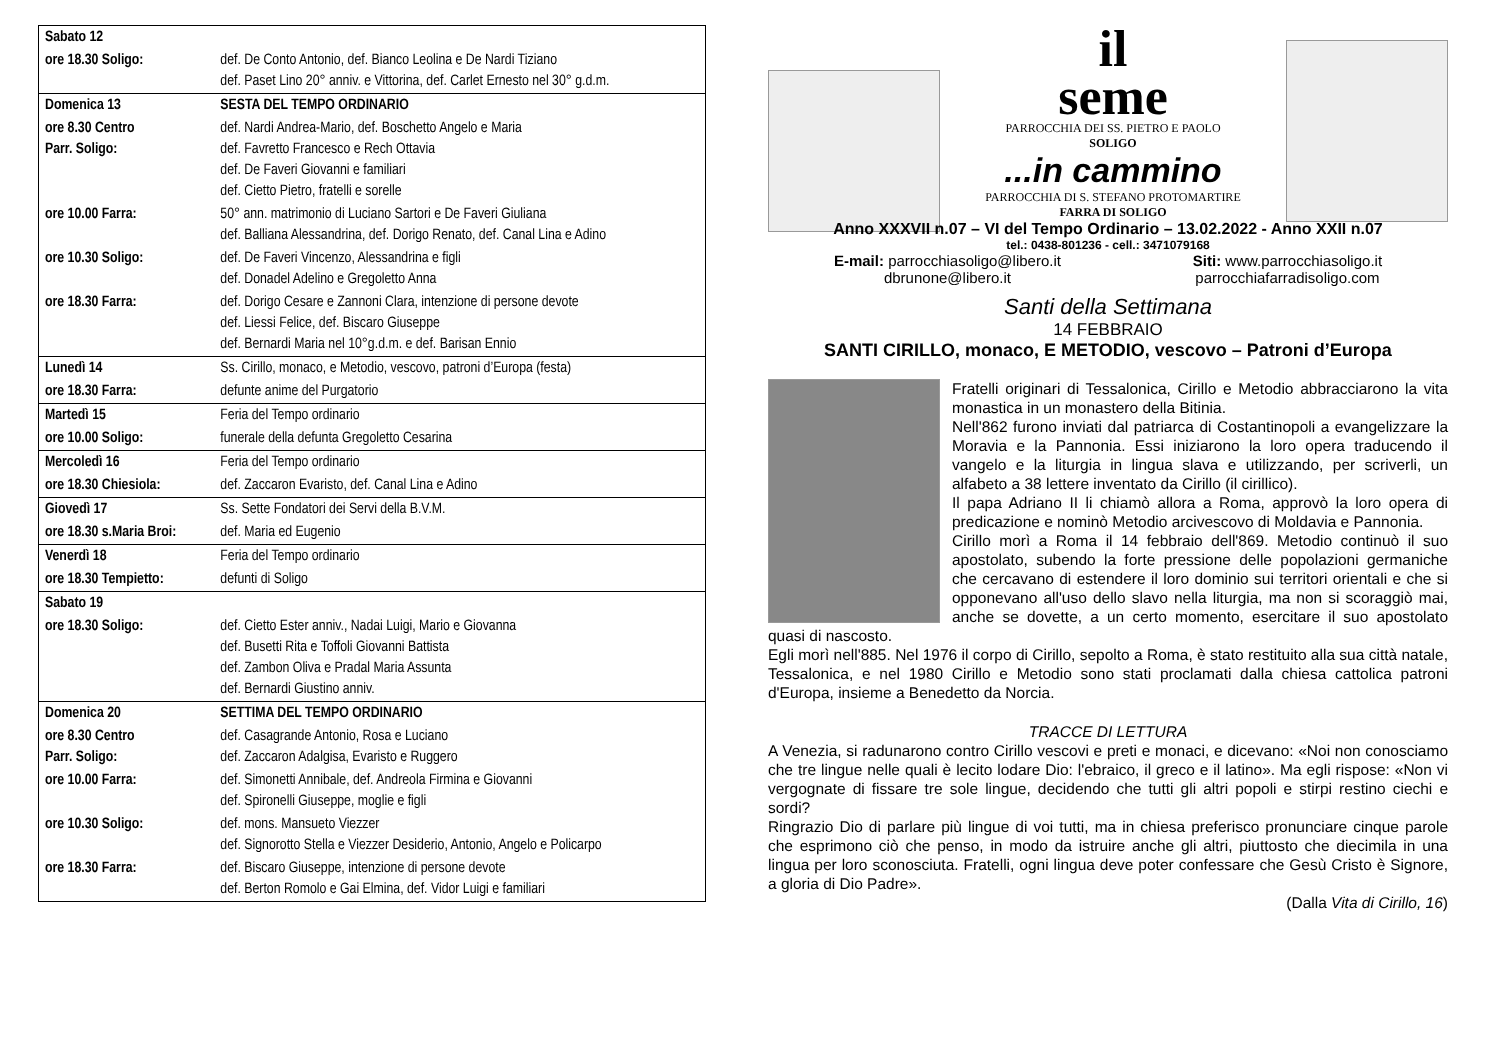| Sabato 12 | |
| ore 18.30 Soligo: | def. De Conto Antonio, def. Bianco Leolina e De Nardi Tiziano def. Paset Lino 20° anniv. e Vittorina, def. Carlet Ernesto nel 30° g.d.m. |
| Domenica 13 | SESTA DEL TEMPO ORDINARIO |
| ore 8.30 Centro Parr. Soligo: | def. Nardi Andrea-Mario, def. Boschetto Angelo e Maria def. Favretto Francesco e Rech Ottavia def. De Faveri Giovanni e familiari def. Cietto Pietro, fratelli e sorelle |
| ore 10.00 Farra: | 50° ann. matrimonio di Luciano Sartori e De Faveri Giuliana def. Balliana Alessandrina, def. Dorigo Renato, def. Canal Lina e Adino |
| ore 10.30 Soligo: | def. De Faveri Vincenzo, Alessandrina e figli def. Donadel Adelino e Gregoletto Anna |
| ore 18.30 Farra: | def. Dorigo Cesare e Zannoni Clara, intenzione di persone devote def. Liessi Felice, def. Biscaro Giuseppe def. Bernardi Maria nel 10°g.d.m. e def. Barisan Ennio |
| Lunedì 14 | Ss. Cirillo, monaco, e Metodio, vescovo, patroni d’Europa (festa) |
| ore 18.30 Farra: | defunte anime del Purgatorio |
| Martedì 15 | Feria del Tempo ordinario |
| ore 10.00 Soligo: | funerale della defunta Gregoletto Cesarina |
| Mercoledì 16 | Feria del Tempo ordinario |
| ore 18.30 Chiesiola: | def. Zaccaron Evaristo, def. Canal Lina e Adino |
| Giovedì 17 | Ss. Sette Fondatori dei Servi della B.V.M. |
| ore 18.30 s.Maria Broi: | def. Maria ed Eugenio |
| Venerdì 18 | Feria del Tempo ordinario |
| ore 18.30 Tempietto: | defunti di Soligo |
| Sabato 19 | |
| ore 18.30 Soligo: | def. Cietto Ester anniv., Nadai Luigi, Mario e Giovanna def. Busetti Rita e Toffoli Giovanni Battista def. Zambon Oliva e Pradal Maria Assunta def. Bernardi Giustino anniv. |
| Domenica 20 | SETTIMA DEL TEMPO ORDINARIO |
| ore 8.30 Centro Parr. Soligo: | def. Casagrande Antonio, Rosa e Luciano def. Zaccaron Adalgisa, Evaristo e Ruggero |
| ore 10.00 Farra: | def. Simonetti Annibale, def. Andreola Firmina e Giovanni def. Spironelli Giuseppe, moglie e figli |
| ore 10.30 Soligo: | def. mons. Mansueto Viezzer def. Signorotto Stella e Viezzer Desiderio, Antonio, Angelo e Policarpo |
| ore 18.30 Farra: | def. Biscaro Giuseppe, intenzione di persone devote def. Berton Romolo e Gai Elmina, def. Vidor Luigi e familiari |
il
seme
PARROCCHIA DEI SS. PIETRO E PAOLO
SOLIGO
...in cammino
PARROCCHIA DI S. STEFANO PROTOMARTIRE
FARRA DI SOLIGO
Anno XXXVII n.07 – VI del Tempo Ordinario – 13.02.2022 - Anno XXII n.07
tel.: 0438-801236 - cell.: 3471079168
E-mail: parrocchiasoligo@libero.it
dbrunone@libero.it
Siti: www.parrocchiasoligo.it
parrocchiafarradisoligo.com
Santi della Settimana
14 FEBBRAIO
SANTI CIRILLO, monaco, E METODIO, vescovo – Patroni d’Europa
Fratelli originari di Tessalonica, Cirillo e Metodio abbracciarono la vita monastica in un monastero della Bitinia.
Nell'862 furono inviati dal patriarca di Costantinopoli a evangelizzare la Moravia e la Pannonia. Essi iniziarono la loro opera traducendo il vangelo e la liturgia in lingua slava e utilizzando, per scriverli, un alfabeto a 38 lettere inventato da Cirillo (il cirillico).
Il papa Adriano II li chiamò allora a Roma, approvò la loro opera di predicazione e nominò Metodio arcivescovo di Moldavia e Pannonia.
Cirillo morì a Roma il 14 febbraio dell'869. Metodio continuò il suo apostolato, subendo la forte pressione delle popolazioni germaniche che cercavano di estendere il loro dominio sui territori orientali e che si opponevano all'uso dello slavo nella liturgia, ma non si scoraggiò mai, anche se dovette, a un certo momento, esercitare il suo apostolato quasi di nascosto.
Egli morì nell'885. Nel 1976 il corpo di Cirillo, sepolto a Roma, è stato restituito alla sua città natale, Tessalonica, e nel 1980 Cirillo e Metodio sono stati proclamati dalla chiesa cattolica patroni d'Europa, insieme a Benedetto da Norcia.
TRACCE DI LETTURA
A Venezia, si radunarono contro Cirillo vescovi e preti e monaci, e dicevano: «Noi non conosciamo che tre lingue nelle quali è lecito lodare Dio: l'ebraico, il greco e il latino». Ma egli rispose: «Non vi vergognate di fissare tre sole lingue, decidendo che tutti gli altri popoli e stirpi restino ciechi e sordi?
Ringrazio Dio di parlare più lingue di voi tutti, ma in chiesa preferisco pronunciare cinque parole che esprimono ciò che penso, in modo da istruire anche gli altri, piuttosto che diecimila in una lingua per loro sconosciuta. Fratelli, ogni lingua deve poter confessare che Gesù Cristo è Signore, a gloria di Dio Padre».
(Dalla Vita di Cirillo, 16)